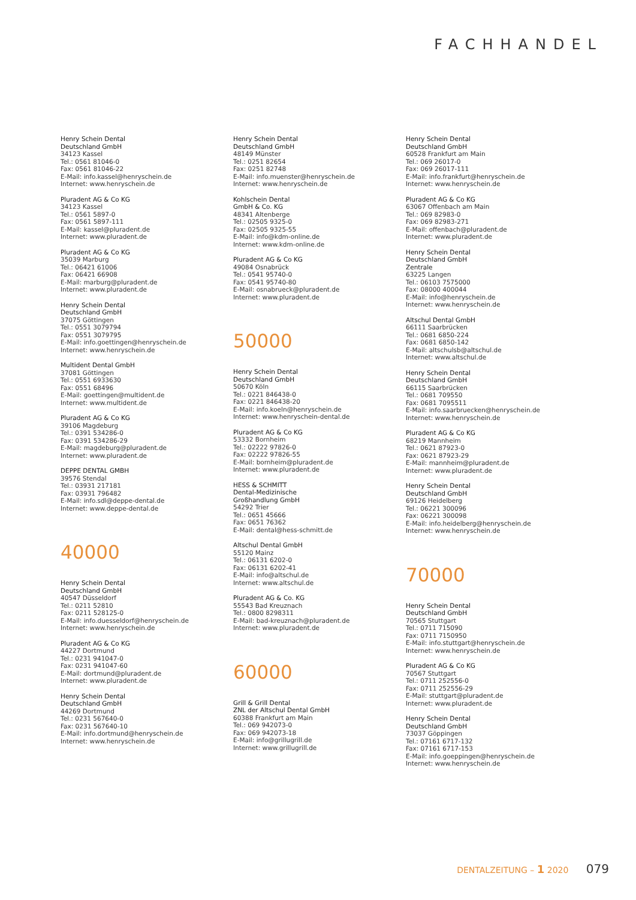FACHHANDEL
Henry Schein Dental
Deutschland GmbH
34123 Kassel
Tel.: 0561 81046-0
Fax: 0561 81046-22
E-Mail: info.kassel@henryschein.de
Internet: www.henryschein.de
Pluradent AG & Co KG
34123 Kassel
Tel.: 0561 5897-0
Fax: 0561 5897-111
E-Mail: kassel@pluradent.de
Internet: www.pluradent.de
Pluradent AG & Co KG
35039 Marburg
Tel.: 06421 61006
Fax: 06421 66908
E-Mail: marburg@pluradent.de
Internet: www.pluradent.de
Henry Schein Dental
Deutschland GmbH
37075 Göttingen
Tel.: 0551 3079794
Fax: 0551 3079795
E-Mail: info.goettingen@henryschein.de
Internet: www.henryschein.de
Multident Dental GmbH
37081 Göttingen
Tel.: 0551 6933630
Fax: 0551 68496
E-Mail: goettingen@multident.de
Internet: www.multident.de
Pluradent AG & Co KG
39106 Magdeburg
Tel.: 0391 534286-0
Fax: 0391 534286-29
E-Mail: magdeburg@pluradent.de
Internet: www.pluradent.de
DEPPE DENTAL GMBH
39576 Stendal
Tel.: 03931 217181
Fax: 03931 796482
E-Mail: info.sdl@deppe-dental.de
Internet: www.deppe-dental.de
40000
Henry Schein Dental
Deutschland GmbH
40547 Düsseldorf
Tel.: 0211 52810
Fax: 0211 528125-0
E-Mail: info.duesseldorf@henryschein.de
Internet: www.henryschein.de
Pluradent AG & Co KG
44227 Dortmund
Tel.: 0231 941047-0
Fax: 0231 941047-60
E-Mail: dortmund@pluradent.de
Internet: www.pluradent.de
Henry Schein Dental
Deutschland GmbH
44269 Dortmund
Tel.: 0231 567640-0
Fax: 0231 567640-10
E-Mail: info.dortmund@henryschein.de
Internet: www.henryschein.de
Henry Schein Dental
Deutschland GmbH
48149 Münster
Tel.: 0251 82654
Fax: 0251 82748
E-Mail: info.muenster@henryschein.de
Internet: www.henryschein.de
Kohlschein Dental
GmbH & Co. KG
48341 Altenberge
Tel.: 02505 9325-0
Fax: 02505 9325-55
E-Mail: info@kdm-online.de
Internet: www.kdm-online.de
Pluradent AG & Co KG
49084 Osnabrück
Tel.: 0541 95740-0
Fax: 0541 95740-80
E-Mail: osnabrueck@pluradent.de
Internet: www.pluradent.de
50000
Henry Schein Dental
Deutschland GmbH
50670 Köln
Tel.: 0221 846438-0
Fax: 0221 846438-20
E-Mail: info.koeln@henryschein.de
Internet: www.henryschein-dental.de
Pluradent AG & Co KG
53332 Bornheim
Tel.: 02222 97826-0
Fax: 02222 97826-55
E-Mail: bornheim@pluradent.de
Internet: www.pluradent.de
HESS & SCHMITT
Dental-Medizinische
Großhandlung GmbH
54292 Trier
Tel.: 0651 45666
Fax: 0651 76362
E-Mail: dental@hess-schmitt.de
Altschul Dental GmbH
55120 Mainz
Tel.: 06131 6202-0
Fax: 06131 6202-41
E-Mail: info@altschul.de
Internet: www.altschul.de
Pluradent AG & Co. KG
55543 Bad Kreuznach
Tel.: 0800 8298311
E-Mail: bad-kreuznach@pluradent.de
Internet: www.pluradent.de
60000
Grill & Grill Dental
ZNL der Altschul Dental GmbH
60388 Frankfurt am Main
Tel.: 069 942073-0
Fax: 069 942073-18
E-Mail: info@grillugrill.de
Internet: www.grillugrill.de
Henry Schein Dental
Deutschland GmbH
60528 Frankfurt am Main
Tel.: 069 26017-0
Fax: 069 26017-111
E-Mail: info.frankfurt@henryschein.de
Internet: www.henryschein.de
Pluradent AG & Co KG
63067 Offenbach am Main
Tel.: 069 82983-0
Fax: 069 82983-271
E-Mail: offenbach@pluradent.de
Internet: www.pluradent.de
Henry Schein Dental
Deutschland GmbH
Zentrale
63225 Langen
Tel.: 06103 7575000
Fax: 08000 400044
E-Mail: info@henryschein.de
Internet: www.henryschein.de
Altschul Dental GmbH
66111 Saarbrücken
Tel.: 0681 6850-224
Fax: 0681 6850-142
E-Mail: altschulsb@altschul.de
Internet: www.altschul.de
Henry Schein Dental
Deutschland GmbH
66115 Saarbrücken
Tel.: 0681 709550
Fax: 0681 7095511
E-Mail: info.saarbruecken@henryschein.de
Internet: www.henryschein.de
Pluradent AG & Co KG
68219 Mannheim
Tel.: 0621 87923-0
Fax: 0621 87923-29
E-Mail: mannheim@pluradent.de
Internet: www.pluradent.de
Henry Schein Dental
Deutschland GmbH
69126 Heidelberg
Tel.: 06221 300096
Fax: 06221 300098
E-Mail: info.heidelberg@henryschein.de
Internet: www.henryschein.de
70000
Henry Schein Dental
Deutschland GmbH
70565 Stuttgart
Tel.: 0711 715090
Fax: 0711 7150950
E-Mail: info.stuttgart@henryschein.de
Internet: www.henryschein.de
Pluradent AG & Co KG
70567 Stuttgart
Tel.: 0711 252556-0
Fax: 0711 252556-29
E-Mail: stuttgart@pluradent.de
Internet: www.pluradent.de
Henry Schein Dental
Deutschland GmbH
73037 Göppingen
Tel.: 07161 6717-132
Fax: 07161 6717-153
E-Mail: info.goeppingen@henryschein.de
Internet: www.henryschein.de
DENTALZEITUNG – 1 2020 079